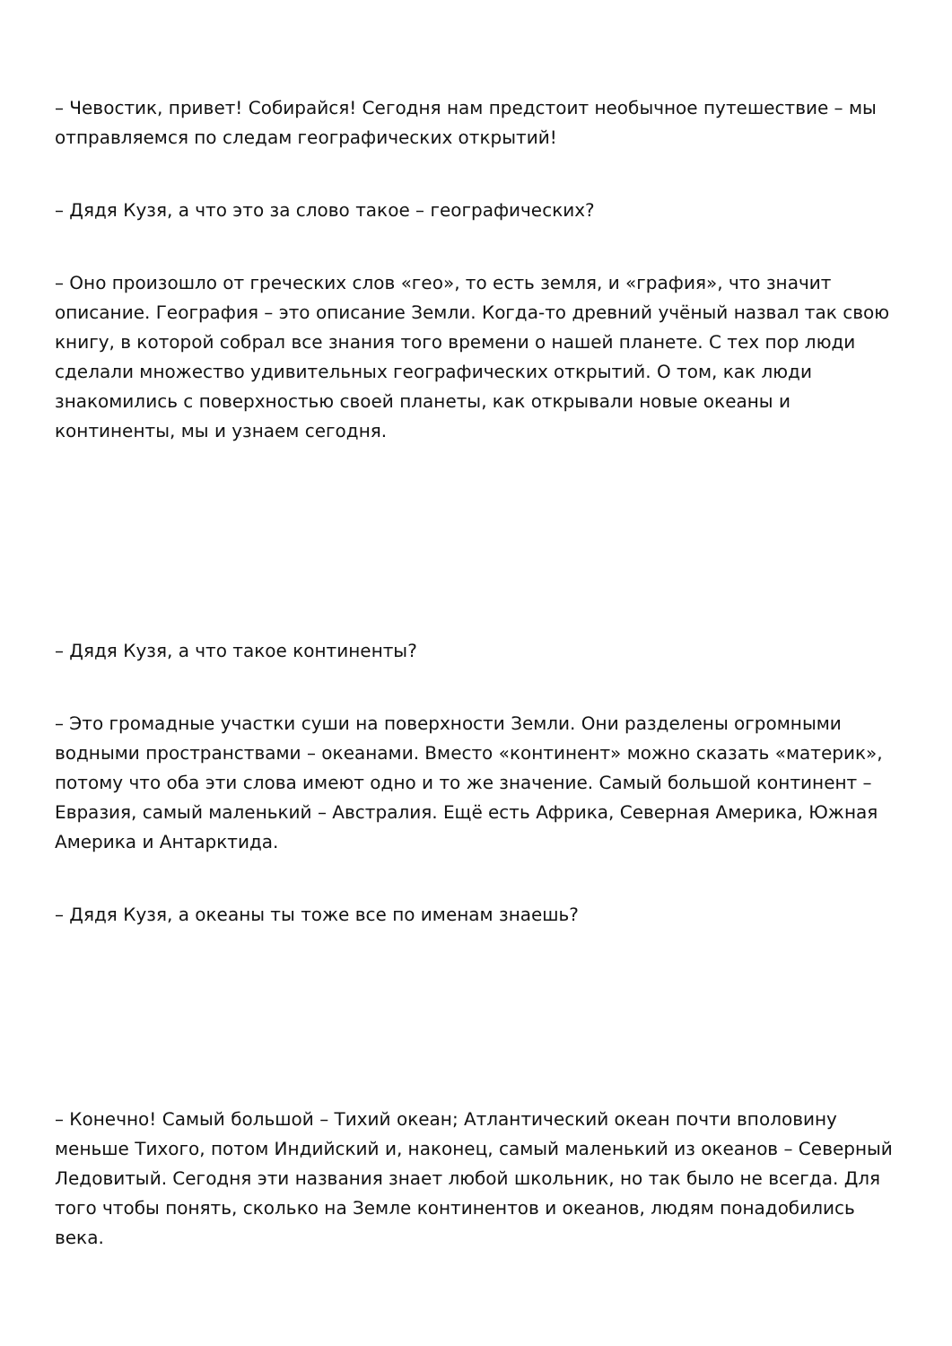– Чевостик, привет! Собирайся! Сегодня нам предстоит необычное путешествие – мы отправляемся по следам географических открытий!
– Дядя Кузя, а что это за слово такое – географических?
– Оно произошло от греческих слов «гео», то есть земля, и «графия», что значит описание. География – это описание Земли. Когда-то древний учёный назвал так свою книгу, в которой собрал все знания того времени о нашей планете. С тех пор люди сделали множество удивительных географических открытий. О том, как люди знакомились с поверхностью своей планеты, как открывали новые океаны и континенты, мы и узнаем сегодня.
– Дядя Кузя, а что такое континенты?
– Это громадные участки суши на поверхности Земли. Они разделены огромными водными пространствами – океанами. Вместо «континент» можно сказать «материк», потому что оба эти слова имеют одно и то же значение. Самый большой континент – Евразия, самый маленький – Австралия. Ещё есть Африка, Северная Америка, Южная Америка и Антарктида.
– Дядя Кузя, а океаны ты тоже все по именам знаешь?
– Конечно! Самый большой – Тихий океан; Атлантический океан почти вполовину меньше Тихого, потом Индийский и, наконец, самый маленький из океанов – Северный Ледовитый. Сегодня эти названия знает любой школьник, но так было не всегда. Для того чтобы понять, сколько на Земле континентов и океанов, людям понадобились века.